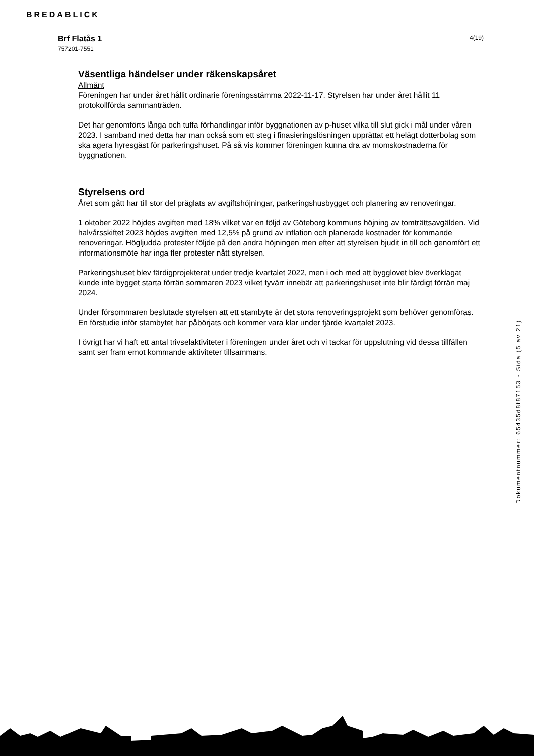BREDABLICK
Brf Flatås 1
757201-7551
4(19)
Väsentliga händelser under räkenskapsåret
Allmänt
Föreningen har under året hållit ordinarie föreningsstämma 2022-11-17. Styrelsen har under året hållit 11 protokollförda sammanträden.
Det har genomförts långa och tuffa förhandlingar inför byggnationen av p-huset vilka till slut gick i mål under våren 2023. I samband med detta har man också som ett steg i finasieringslösningen upprättat ett helägt dotterbolag som ska agera hyresgäst för parkeringshuset. På så vis kommer föreningen kunna dra av momskostnaderna för byggnationen.
Styrelsens ord
Året som gått har till stor del präglats av avgiftshöjningar, parkeringshusbygget och planering av renoveringar.
1 oktober 2022 höjdes avgiften med 18% vilket var en följd av Göteborg kommuns höjning av tomträttsavgälden. Vid halvårsskiftet 2023 höjdes avgiften med 12,5% på grund av inflation och planerade kostnader för kommande renoveringar. Högljudda protester följde på den andra höjningen men efter att styrelsen bjudit in till och genomfört ett informationsmöte har inga fler protester nått styrelsen.
Parkeringshuset blev färdigprojekterat under tredje kvartalet 2022, men i och med att bygglovet blev överklagat kunde inte bygget starta förrän sommaren 2023 vilket tyvärr innebär att parkeringshuset inte blir färdigt förrän maj 2024.
Under försommaren beslutade styrelsen att ett stambyte är det stora renoveringsprojekt som behöver genomföras. En förstudie inför stambytet har påbörjats och kommer vara klar under fjärde kvartalet 2023.
I övrigt har vi haft ett antal trivselaktiviteter i föreningen under året och vi tackar för uppslutning vid dessa tillfällen samt ser fram emot kommande aktiviteter tillsammans.
Dokumentnummer: 65435d8f87153 - Sida (5 av 21)